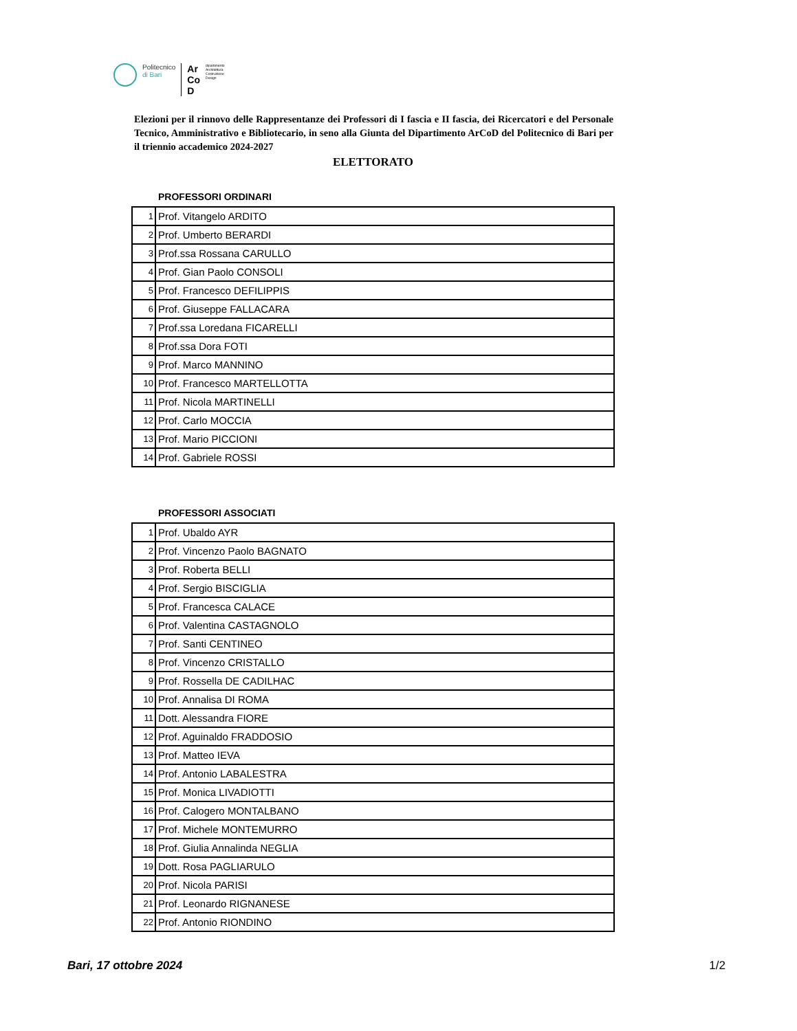Politecnico
di Bari
Ar
Co
D
dipartimento
Architettura
Costruzione
Design
Elezioni per il rinnovo delle Rappresentanze dei Professori di I fascia e II fascia, dei Ricercatori e del Personale Tecnico, Amministrativo e Bibliotecario, in seno alla Giunta del Dipartimento ArCoD del Politecnico di Bari per il triennio accademico 2024-2027
ELETTORATO
PROFESSORI ORDINARI
| 1 | Prof. Vitangelo ARDITO |
| 2 | Prof. Umberto BERARDI |
| 3 | Prof.ssa Rossana CARULLO |
| 4 | Prof. Gian Paolo CONSOLI |
| 5 | Prof. Francesco DEFILIPPIS |
| 6 | Prof. Giuseppe FALLACARA |
| 7 | Prof.ssa Loredana FICARELLI |
| 8 | Prof.ssa Dora FOTI |
| 9 | Prof. Marco MANNINO |
| 10 | Prof. Francesco MARTELLOTTA |
| 11 | Prof. Nicola MARTINELLI |
| 12 | Prof. Carlo MOCCIA |
| 13 | Prof. Mario PICCIONI |
| 14 | Prof. Gabriele ROSSI |
PROFESSORI ASSOCIATI
| 1 | Prof. Ubaldo AYR |
| 2 | Prof. Vincenzo Paolo BAGNATO |
| 3 | Prof. Roberta BELLI |
| 4 | Prof. Sergio BISCIGLIA |
| 5 | Prof. Francesca CALACE |
| 6 | Prof. Valentina CASTAGNOLO |
| 7 | Prof. Santi CENTINEO |
| 8 | Prof. Vincenzo CRISTALLO |
| 9 | Prof. Rossella DE CADILHAC |
| 10 | Prof. Annalisa DI ROMA |
| 11 | Dott. Alessandra FIORE |
| 12 | Prof. Aguinaldo FRADDOSIO |
| 13 | Prof. Matteo IEVA |
| 14 | Prof. Antonio LABALESTRA |
| 15 | Prof. Monica LIVADIOTTI |
| 16 | Prof. Calogero MONTALBANO |
| 17 | Prof. Michele MONTEMURRO |
| 18 | Prof. Giulia Annalinda NEGLIA |
| 19 | Dott. Rosa PAGLIARULO |
| 20 | Prof. Nicola PARISI |
| 21 | Prof. Leonardo RIGNANESE |
| 22 | Prof. Antonio RIONDINO |
Bari, 17 ottobre 2024 1/2